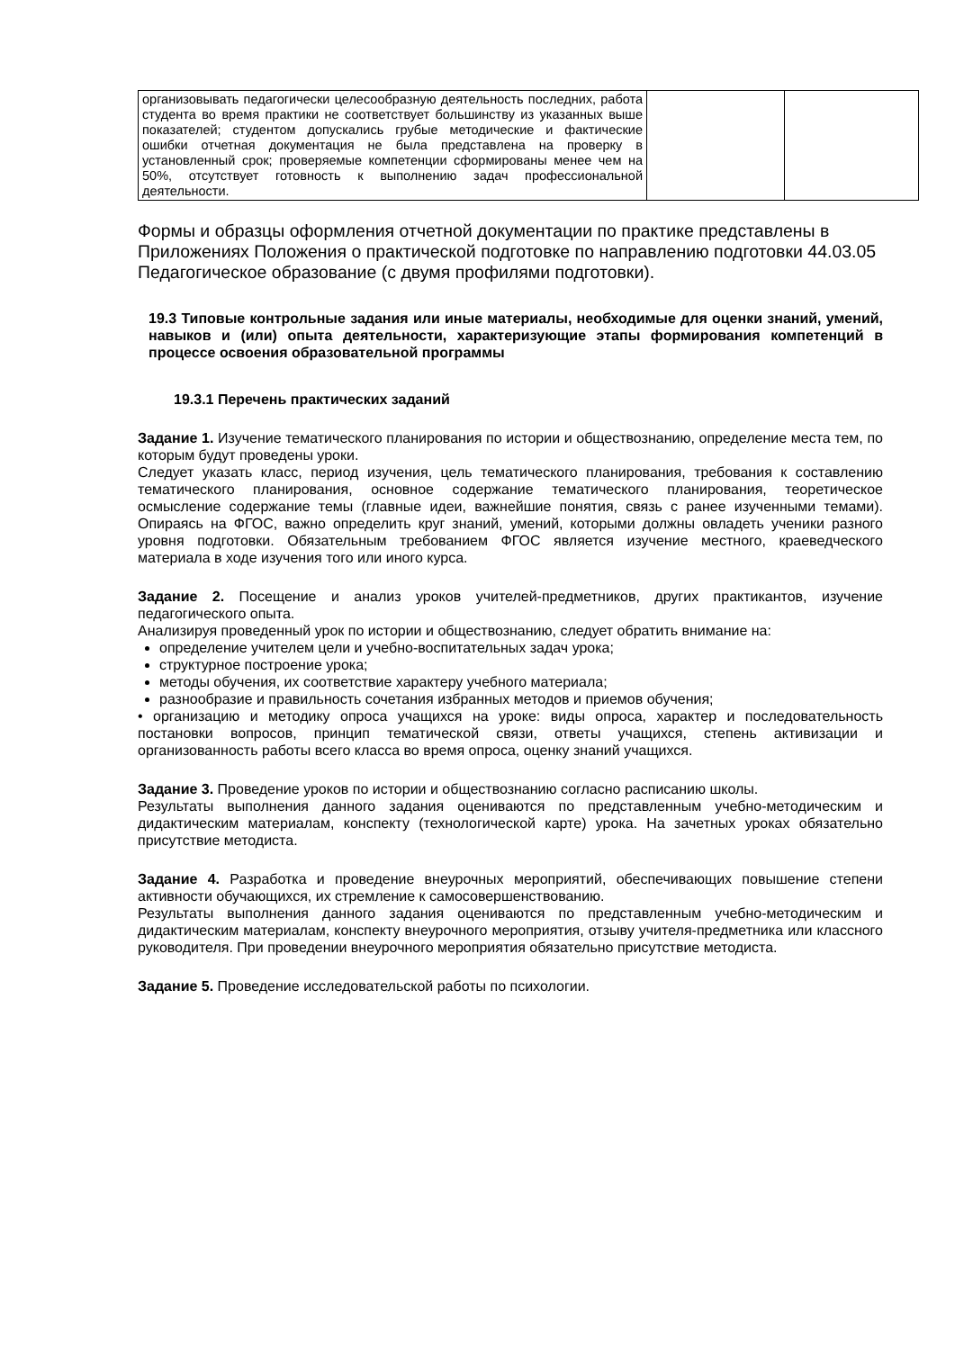| организовывать педагогически целесообразную деятельность последних, работа студента во время практики не соответствует большинству из указанных выше показателей; студентом допускались грубые методические и фактические ошибки отчетная документация не была представлена на проверку в установленный срок; проверяемые компетенции сформированы менее чем на 50%, отсутствует готовность к выполнению задач профессиональной деятельности. | | |
Формы и образцы оформления отчетной документации по практике представлены в Приложениях Положения о практической подготовке по направлению подготовки 44.03.05 Педагогическое образование (с двумя профилями подготовки).
19.3 Типовые контрольные задания или иные материалы, необходимые для оценки знаний, умений, навыков и (или) опыта деятельности, характеризующие этапы формирования компетенций в процессе освоения образовательной программы
19.3.1 Перечень практических заданий
Задание 1. Изучение тематического планирования по истории и обществознанию, определение места тем, по которым будут проведены уроки.
Следует указать класс, период изучения, цель тематического планирования, требования к составлению тематического планирования, основное содержание тематического планирования, теоретическое осмысление содержание темы (главные идеи, важнейшие понятия, связь с ранее изученными темами). Опираясь на ФГОС, важно определить круг знаний, умений, которыми должны овладеть ученики разного уровня подготовки. Обязательным требованием ФГОС является изучение местного, краеведческого материала в ходе изучения того или иного курса.
Задание 2. Посещение и анализ уроков учителей-предметников, других практикантов, изучение педагогического опыта.
Анализируя проведенный урок по истории и обществознанию, следует обратить внимание на:
определение учителем цели и учебно-воспитательных задач урока;
структурное построение урока;
методы обучения, их соответствие характеру учебного материала;
разнообразие и правильность сочетания избранных методов и приемов обучения;
• организацию и методику опроса учащихся на уроке: виды опроса, характер и последовательность постановки вопросов, принцип тематической связи, ответы учащихся, степень активизации и организованность работы всего класса во время опроса, оценку знаний учащихся.
Задание 3. Проведение уроков по истории и обществознанию согласно расписанию школы.
Результаты выполнения данного задания оцениваются по представленным учебно-методическим и дидактическим материалам, конспекту (технологической карте) урока. На зачетных уроках обязательно присутствие методиста.
Задание 4. Разработка и проведение внеурочных мероприятий, обеспечивающих повышение степени активности обучающихся, их стремление к самосовершенствованию.
Результаты выполнения данного задания оцениваются по представленным учебно-методическим и дидактическим материалам, конспекту внеурочного мероприятия, отзыву учителя-предметника или классного руководителя. При проведении внеурочного мероприятия обязательно присутствие методиста.
Задание 5. Проведение исследовательской работы по психологии.